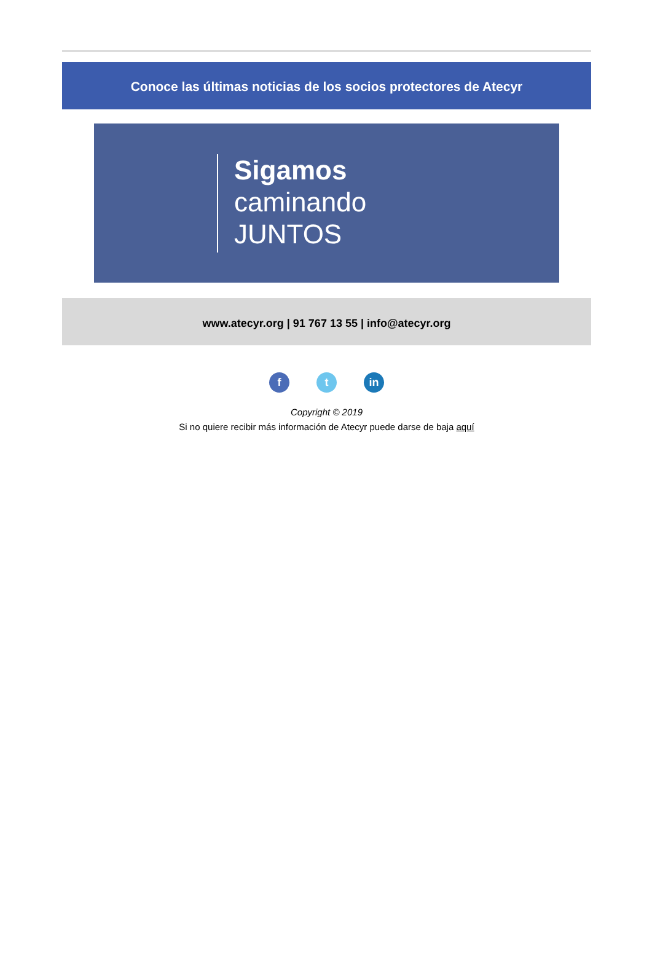Conoce las últimas noticias de los socios protectores de Atecyr
Sigamos
caminando
JUNTOS
www.atecyr.org | 91 767 13 55 | info@atecyr.org
ft in
Copyright © 2019
Si no quiere recibir más información de Atecyr puede darse de baja aquí